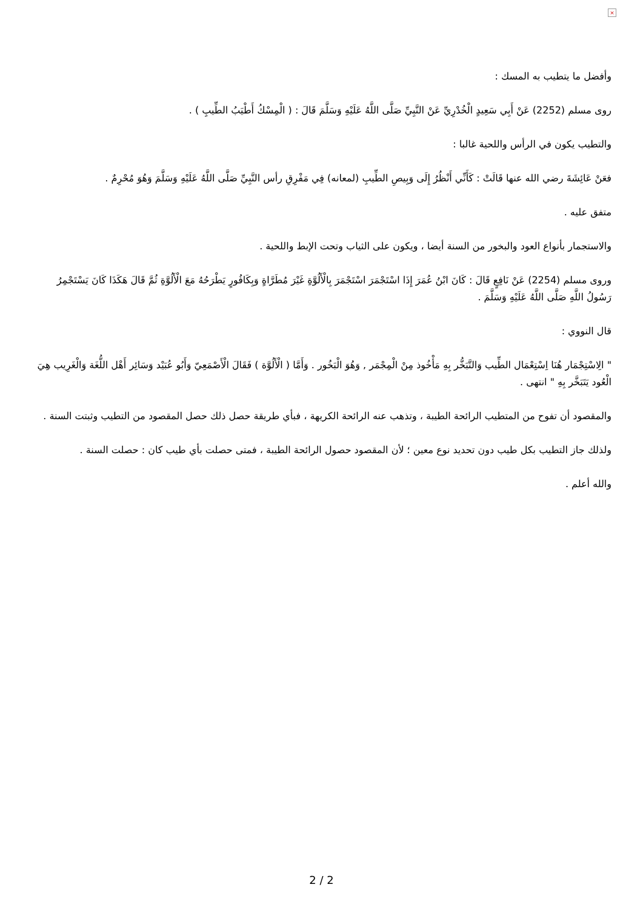×
وأفضل ما يتطيب به المسك :
روى مسلم (2252) عَنْ أَبِي سَعِيدٍ الْخُدْرِيِّ عَنْ النَّبِيِّ صَلَّى اللَّهُ عَلَيْهِ وَسَلَّمَ قَالَ : ( الْمِسْكُ أَطْيَبُ الطِّيبِ ) .
والتطيب يكون في الرأس واللحية غالبا :
فعَنْ عَائِشَةَ رضي الله عنها قَالَتْ : كَأَنِّي أَنْظُرُ إِلَى وَبِيصِ الطِّيبِ (لمعانه) فِي مَفْرِقِ رأس النَّبِيِّ صَلَّى اللَّهُ عَلَيْهِ وَسَلَّمَ وَهُوَ مُحْرِمٌ .
متفق عليه .
والاستجمار بأنواع العود والبخور من السنة أيضا ، ويكون على الثياب وتحت الإبط واللحية .
وروى مسلم (2254) عَنْ نَافِعٍ قَالَ : كَانَ ابْنُ عُمَرَ إِذَا اسْتَجْمَرَ اسْتَجْمَرَ بِالْأَلُوَّةِ غَيْرَ مُطَرَّاةٍ وَبِكَافُورٍ يَطْرَحُهُ مَعَ الْأَلُوَّةِ ثُمَّ قَالَ هَكَذَا كَانَ يَسْتَجْمِرُ رَسُولُ اللَّهِ صَلَّى اللَّهُ عَلَيْهِ وَسَلَّمَ .
قال النووي :
" الِاسْتِجْمَار هُنَا اِسْتِعْمَال الطِّيب وَالتَّبَخُّر بِهِ مَأْخُوذ مِنْ الْمِجْمَر , وَهُوَ الْبَخُور . وَأَمَّا ( الْأَلُوَّة ) فَقَالَ الْأَصْمَعِيّ وَأَبُو عُبَيْد وَسَائِر أَهْل اللُّغَة وَالْغَرِيب هِيَ الْعُود يَتَبَخَّر بِهِ " انتهى .
والمقصود أن تفوح من المتطيب الرائحة الطيبة ، وتذهب عنه الرائحة الكريهة ، فبأي طريقة حصل ذلك حصل المقصود من التطيب وثبتت السنة .
ولذلك جاز التطيب بكل طيب دون تحديد نوع معين ؛ لأن المقصود حصول الرائحة الطيبة ، فمتى حصلت بأي طيب كان : حصلت السنة .
والله أعلم .
2 / 2